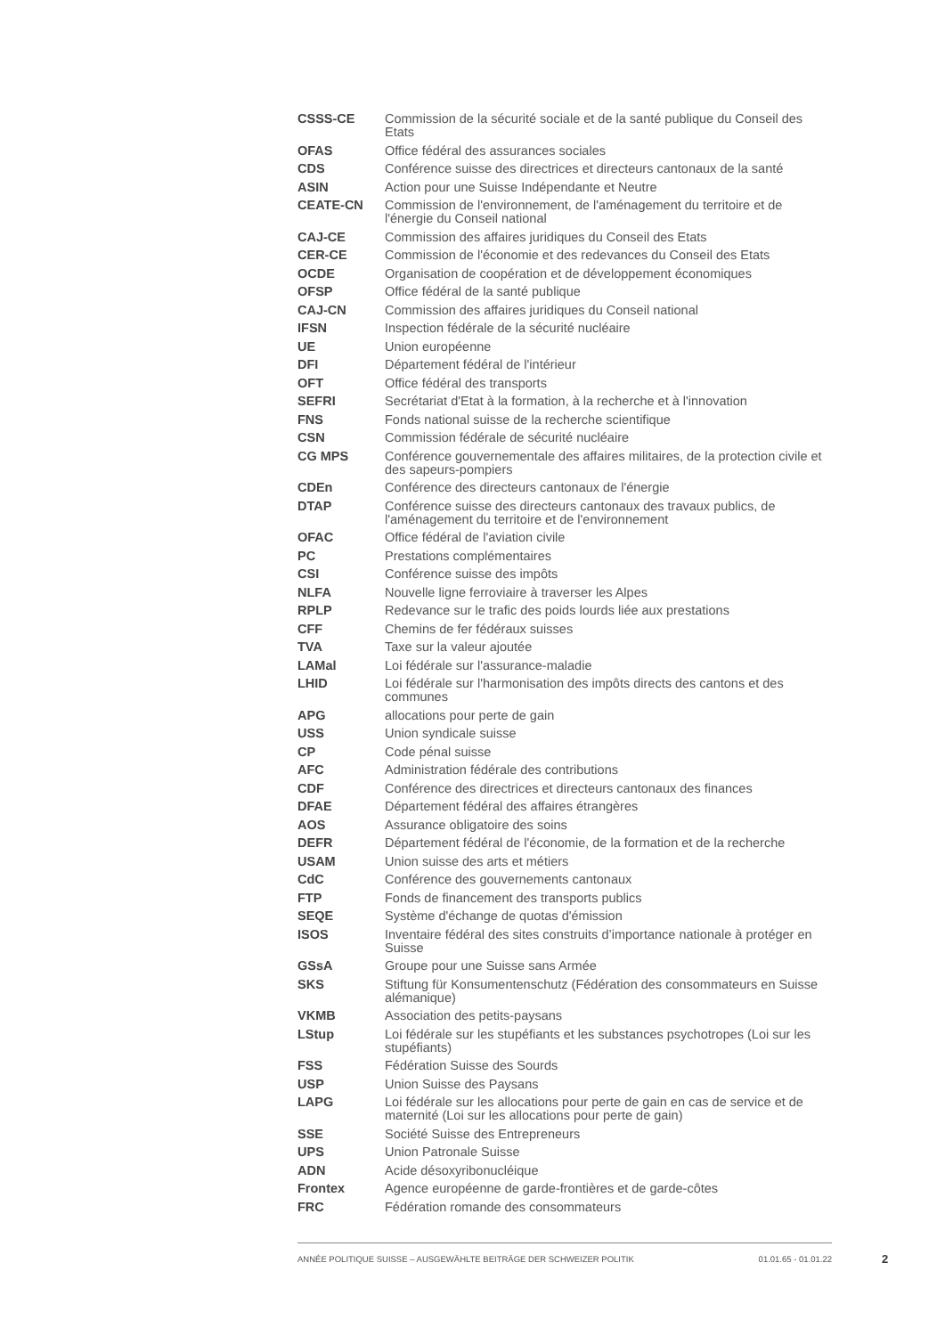| CSSS-CE | Commission de la sécurité sociale et de la santé publique du Conseil des Etats |
| OFAS | Office fédéral des assurances sociales |
| CDS | Conférence suisse des directrices et directeurs cantonaux de la santé |
| ASIN | Action pour une Suisse Indépendante et Neutre |
| CEATE-CN | Commission de l'environnement, de l'aménagement du territoire et de l'énergie du Conseil national |
| CAJ-CE | Commission des affaires juridiques du Conseil des Etats |
| CER-CE | Commission de l'économie et des redevances du Conseil des Etats |
| OCDE | Organisation de coopération et de développement économiques |
| OFSP | Office fédéral de la santé publique |
| CAJ-CN | Commission des affaires juridiques du Conseil national |
| IFSN | Inspection fédérale de la sécurité nucléaire |
| UE | Union européenne |
| DFI | Département fédéral de l'intérieur |
| OFT | Office fédéral des transports |
| SEFRI | Secrétariat d'Etat à la formation, à la recherche et à l'innovation |
| FNS | Fonds national suisse de la recherche scientifique |
| CSN | Commission fédérale de sécurité nucléaire |
| CG MPS | Conférence gouvernementale des affaires militaires, de la protection civile et des sapeurs-pompiers |
| CDEn | Conférence des directeurs cantonaux de l'énergie |
| DTAP | Conférence suisse des directeurs cantonaux des travaux publics, de l'aménagement du territoire et de l'environnement |
| OFAC | Office fédéral de l'aviation civile |
| PC | Prestations complémentaires |
| CSI | Conférence suisse des impôts |
| NLFA | Nouvelle ligne ferroviaire à traverser les Alpes |
| RPLP | Redevance sur le trafic des poids lourds liée aux prestations |
| CFF | Chemins de fer fédéraux suisses |
| TVA | Taxe sur la valeur ajoutée |
| LAMal | Loi fédérale sur l'assurance-maladie |
| LHID | Loi fédérale sur l'harmonisation des impôts directs des cantons et des communes |
| APG | allocations pour perte de gain |
| USS | Union syndicale suisse |
| CP | Code pénal suisse |
| AFC | Administration fédérale des contributions |
| CDF | Conférence des directrices et directeurs cantonaux des finances |
| DFAE | Département fédéral des affaires étrangères |
| AOS | Assurance obligatoire des soins |
| DEFR | Département fédéral de l'économie, de la formation et de la recherche |
| USAM | Union suisse des arts et métiers |
| CdC | Conférence des gouvernements cantonaux |
| FTP | Fonds de financement des transports publics |
| SEQE | Système d'échange de quotas d'émission |
| ISOS | Inventaire fédéral des sites construits d’importance nationale à protéger en Suisse |
| GSsA | Groupe pour une Suisse sans Armée |
| SKS | Stiftung für Konsumentenschutz (Fédération des consommateurs en Suisse alémanique) |
| VKMB | Association des petits-paysans |
| LStup | Loi fédérale sur les stupéfiants et les substances psychotropes (Loi sur les stupéfiants) |
| FSS | Fédération Suisse des Sourds |
| USP | Union Suisse des Paysans |
| LAPG | Loi fédérale sur les allocations pour perte de gain en cas de service et de maternité (Loi sur les allocations pour perte de gain) |
| SSE | Société Suisse des Entrepreneurs |
| UPS | Union Patronale Suisse |
| ADN | Acide désoxyribonucléique |
| Frontex | Agence européenne de garde-frontières et de garde-côtes |
| FRC | Fédération romande des consommateurs |
ANNÉE POLITIQUE SUISSE – AUSGEWÄHLTE BEITRÄGE DER SCHWEIZER POLITIK 01.01.65 - 01.01.22
2